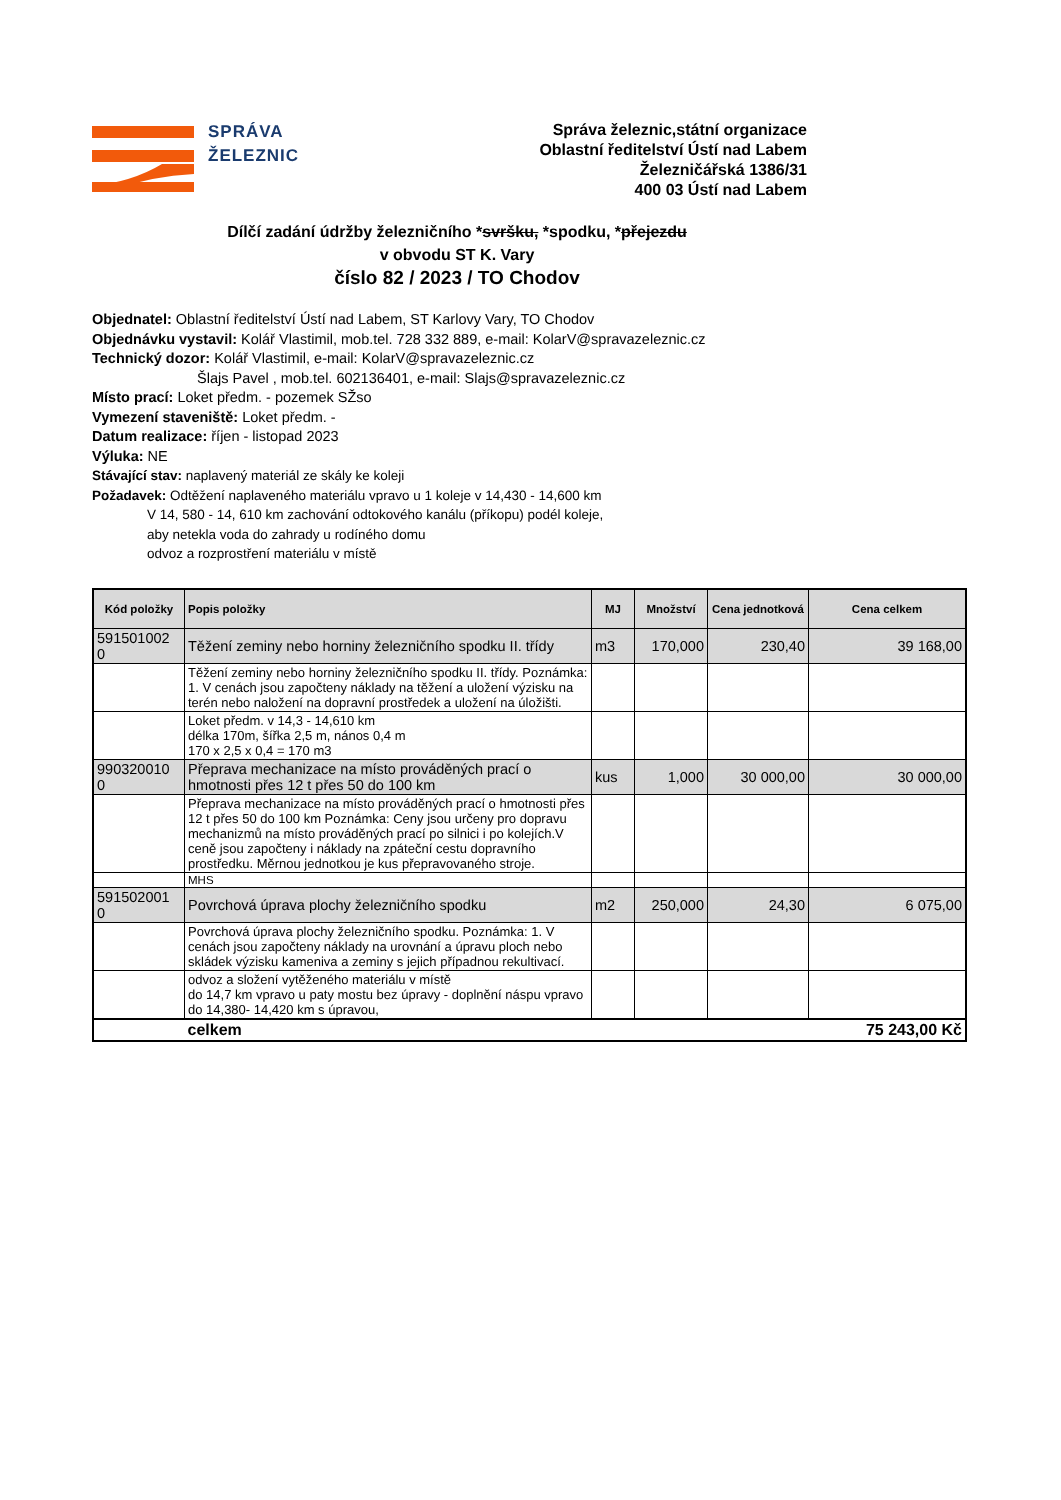SPRÁVA
ŽELEZNIC
Správa železnic,státní organizace
Oblastní ředitelství Ústí nad Labem
Železničářská 1386/31
400 03 Ústí nad Labem
Dílčí zadání údržby železničního *svršku, *spodku, *přejezdu
v obvodu ST K. Vary
číslo 82 / 2023 / TO Chodov
Objednatel: Oblastní ředitelství Ústí nad Labem, ST Karlovy Vary, TO Chodov
Objednávku vystavil: Kolář Vlastimil, mob.tel. 728 332 889, e-mail: KolarV@spravazeleznic.cz
Technický dozor: Kolář Vlastimil, e-mail: KolarV@spravazeleznic.cz
Šlajs Pavel , mob.tel. 602136401, e-mail: Slajs@spravazeleznic.cz
Místo prací: Loket předm. - pozemek SŽso
Vymezení staveniště: Loket předm. -
Datum realizace: říjen - listopad 2023
Výluka: NE
Stávající stav: naplavený materiál ze skály ke koleji
Požadavek: Odtěžení naplaveného materiálu vpravo u 1 koleje v 14,430 - 14,600 km
V 14, 580 - 14, 610 km zachování odtokového kanálu (příkopu) podél koleje,
aby netekla voda do zahrady u rodíného domu
odvoz a rozprostření materiálu v místě
| Kód položky | Popis položky | MJ | Množství | Cena jednotková | Cena celkem |
| --- | --- | --- | --- | --- | --- |
| 591501002 0 | Těžení zeminy nebo horniny železničního spodku II. třídy | m3 | 170,000 | 230,40 | 39 168,00 |
| | Těžení zeminy nebo horniny železničního spodku II. třídy. Poznámka: 1. V cenách jsou započteny náklady na těžení a uložení výzisku na terén nebo naložení na dopravní prostředek a uložení na úložišti. | | | | |
| | Loket předm. v 14,3 - 14,610 km délka 170m, šířka 2,5 m, nános 0,4 m 170 x 2,5 x 0,4 = 170 m3 | | | | |
| 990320010 0 | Přeprava mechanizace na místo prováděných prací o hmotnosti přes 12 t přes 50 do 100 km | kus | 1,000 | 30 000,00 | 30 000,00 |
| | Přeprava mechanizace na místo prováděných prací o hmotnosti přes 12 t přes 50 do 100 km Poznámka: Ceny jsou určeny pro dopravu mechanizmů na místo prováděných prací po silnici i po kolejích.V ceně jsou započteny i náklady na zpáteční cestu dopravního prostředku. Měrnou jednotkou je kus přepravovaného stroje. | | | | |
| | MHS | | | | |
| 591502001 0 | Povrchová úprava plochy železničního spodku | m2 | 250,000 | 24,30 | 6 075,00 |
| | Povrchová úprava plochy železničního spodku. Poznámka: 1. V cenách jsou započteny náklady na urovnání a úpravu ploch nebo skládek výzisku kameniva a zeminy s jejich případnou rekultivací. | | | | |
| | odvoz a složení vytěženého materiálu v místě do 14,7 km vpravo u paty mostu bez úpravy - doplnění náspu vpravo do 14,380- 14,420 km s úpravou, | | | | |
| | celkem | | | | 75 243,00 Kč |